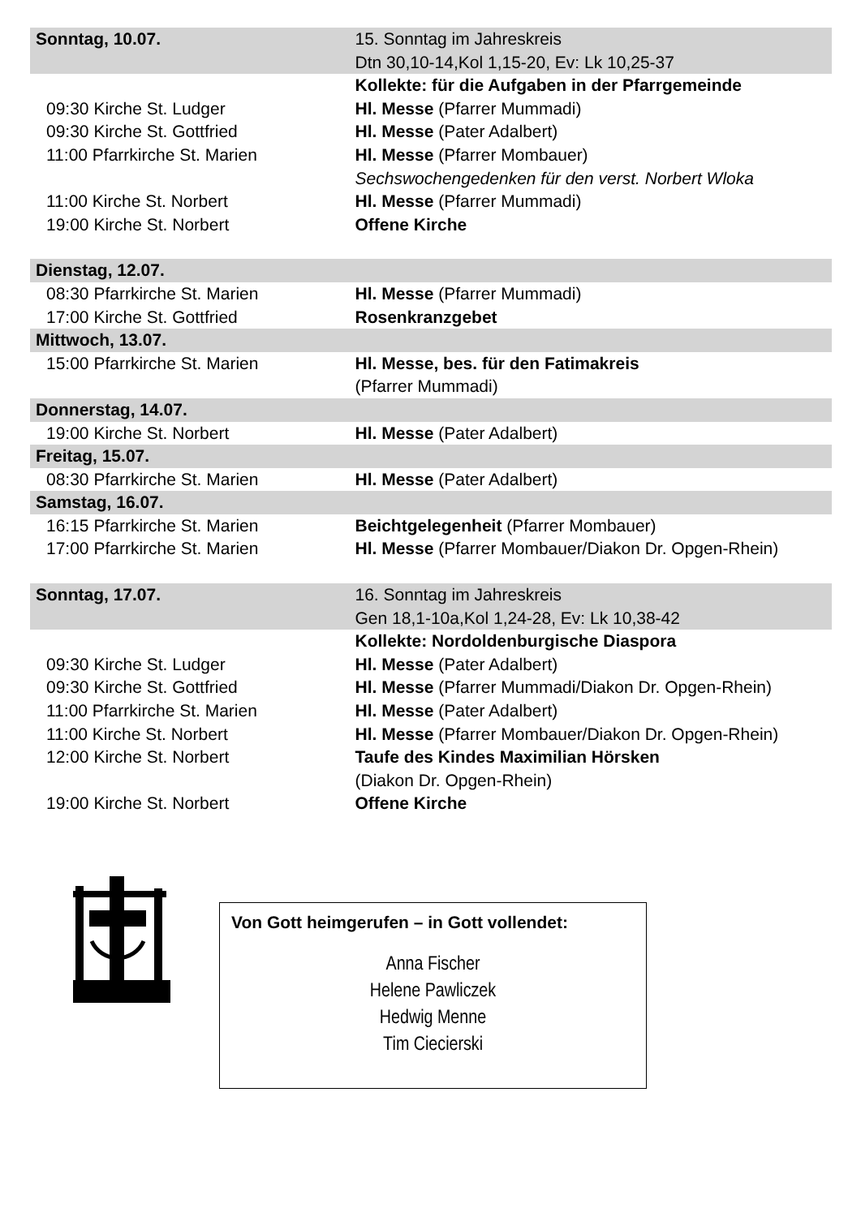| Sonntag, 10.07. | 15. Sonntag im Jahreskreis Dtn 30,10-14,Kol 1,15-20, Ev: Lk 10,25-37 |
| | Kollekte: für die Aufgaben in der Pfarrgemeinde |
| 09:30 Kirche St. Ludger | Hl. Messe (Pfarrer Mummadi) |
| 09:30 Kirche St. Gottfried | Hl. Messe (Pater Adalbert) |
| 11:00 Pfarrkirche St. Marien | Hl. Messe (Pfarrer Mombauer) Sechswochengedenken für den verst. Norbert Wloka |
| 11:00 Kirche St. Norbert | Hl. Messe (Pfarrer Mummadi) |
| 19:00 Kirche St. Norbert | Offene Kirche |
| Dienstag, 12.07. | |
| 08:30 Pfarrkirche St. Marien | Hl. Messe (Pfarrer Mummadi) |
| 17:00 Kirche St. Gottfried | Rosenkranzgebet |
| Mittwoch, 13.07. | |
| 15:00 Pfarrkirche St. Marien | Hl. Messe, bes. für den Fatimakreis (Pfarrer Mummadi) |
| Donnerstag, 14.07. | |
| 19:00 Kirche St. Norbert | Hl. Messe (Pater Adalbert) |
| Freitag, 15.07. | |
| 08:30 Pfarrkirche St. Marien | Hl. Messe (Pater Adalbert) |
| Samstag, 16.07. | |
| 16:15 Pfarrkirche St. Marien | Beichtgelegenheit (Pfarrer Mombauer) |
| 17:00 Pfarrkirche St. Marien | Hl. Messe (Pfarrer Mombauer/Diakon Dr. Opgen-Rhein) |
| Sonntag, 17.07. | 16. Sonntag im Jahreskreis Gen 18,1-10a,Kol 1,24-28, Ev: Lk 10,38-42 |
| | Kollekte: Nordoldenburgische Diaspora |
| 09:30 Kirche St. Ludger | Hl. Messe (Pater Adalbert) |
| 09:30 Kirche St. Gottfried | Hl. Messe (Pfarrer Mummadi/Diakon Dr. Opgen-Rhein) |
| 11:00 Pfarrkirche St. Marien | Hl. Messe (Pater Adalbert) |
| 11:00 Kirche St. Norbert | Hl. Messe (Pfarrer Mombauer/Diakon Dr. Opgen-Rhein) |
| 12:00 Kirche St. Norbert | Taufe des Kindes Maximilian Hörsken (Diakon Dr. Opgen-Rhein) |
| 19:00 Kirche St. Norbert | Offene Kirche |
Von Gott heimgerufen – in Gott vollendet:
Anna Fischer
Helene Pawliczek
Hedwig Menne
Tim Ciecierski